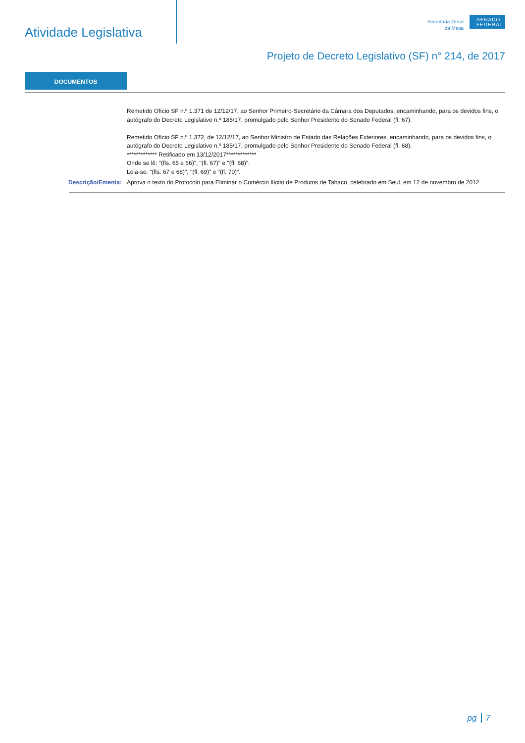Atividade Legislativa
Secretaria-Geral
da Mesa
SENADO FEDERAL
Projeto de Decreto Legislativo (SF) n° 214, de 2017
DOCUMENTOS
Remetido Ofício SF n.º 1.371 de 12/12/17, ao Senhor Primeiro-Secretário da Câmara dos Deputados, encaminhando, para os devidos fins, o autógrafo do Decreto Legislativo n.º 185/17, promulgado pelo Senhor Presidente do Senado Federal (fl. 67).
Remetido Ofício SF n.º 1.372, de 12/12/17, ao Senhor Ministro de Estado das Relações Exteriores, encaminhando, para os devidos fins, o autógrafo do Decreto Legislativo n.º 185/17, promulgado pelo Senhor Presidente do Senado Federal (fl. 68).
************* Retificado em 13/12/2017*************
Onde se lê: "(fls. 65 e 66)", "(fl. 67)" e "(fl. 68)".
Leia-se: "(fls. 67 e 68)", "(fl. 69)" e "(fl. 70)".
Descrição/Ementa: Aprova o texto do Protocolo para Eliminar o Comércio Ilícito de Produtos de Tabaco, celebrado em Seul, em 12 de novembro de 2012.
pg 7